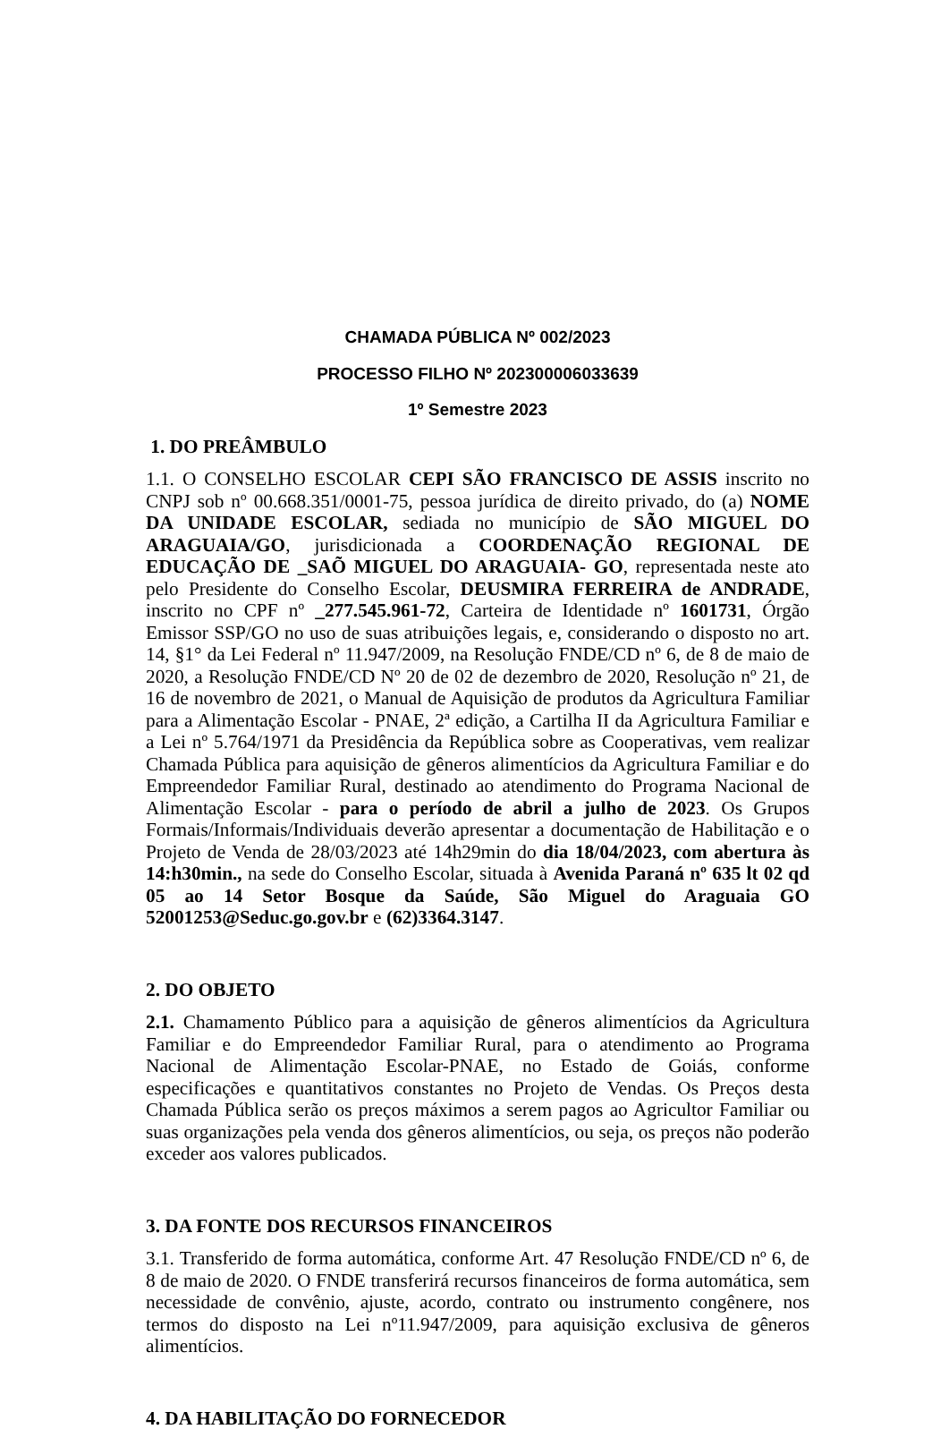CHAMADA PÚBLICA Nº 002/2023
PROCESSO FILHO Nº 202300006033639
1º Semestre 2023
1. DO PREÂMBULO
1.1. O CONSELHO ESCOLAR CEPI SÃO FRANCISCO DE ASSIS inscrito no CNPJ sob nº 00.668.351/0001-75, pessoa jurídica de direito privado, do (a) NOME DA UNIDADE ESCOLAR, sediada no município de SÃO MIGUEL DO ARAGUAIA/GO, jurisdicionada a COORDENAÇÃO REGIONAL DE EDUCAÇÃO DE _SAÕ MIGUEL DO ARAGUAIA- GO, representada neste ato pelo Presidente do Conselho Escolar, DEUSMIRA FERREIRA de ANDRADE, inscrito no CPF nº _277.545.961-72, Carteira de Identidade nº 1601731, Órgão Emissor SSP/GO no uso de suas atribuições legais, e, considerando o disposto no art. 14, §1° da Lei Federal nº 11.947/2009, na Resolução FNDE/CD nº 6, de 8 de maio de 2020, a Resolução FNDE/CD Nº 20 de 02 de dezembro de 2020, Resolução nº 21, de 16 de novembro de 2021, o Manual de Aquisição de produtos da Agricultura Familiar para a Alimentação Escolar - PNAE, 2ª edição, a Cartilha II da Agricultura Familiar e a Lei nº 5.764/1971 da Presidência da República sobre as Cooperativas, vem realizar Chamada Pública para aquisição de gêneros alimentícios da Agricultura Familiar e do Empreendedor Familiar Rural, destinado ao atendimento do Programa Nacional de Alimentação Escolar - para o período de abril a julho de 2023. Os Grupos Formais/Informais/Individuais deverão apresentar a documentação de Habilitação e o Projeto de Venda de 28/03/2023 até 14h29min do dia 18/04/2023, com abertura às 14:h30min., na sede do Conselho Escolar, situada à Avenida Paraná nº 635 lt 02 qd 05 ao 14 Setor Bosque da Saúde, São Miguel do Araguaia GO 52001253@Seduc.go.gov.br e (62)3364.3147.
2. DO OBJETO
2.1. Chamamento Público para a aquisição de gêneros alimentícios da Agricultura Familiar e do Empreendedor Familiar Rural, para o atendimento ao Programa Nacional de Alimentação Escolar-PNAE, no Estado de Goiás, conforme especificações e quantitativos constantes no Projeto de Vendas. Os Preços desta Chamada Pública serão os preços máximos a serem pagos ao Agricultor Familiar ou suas organizações pela venda dos gêneros alimentícios, ou seja, os preços não poderão exceder aos valores publicados.
3. DA FONTE DOS RECURSOS FINANCEIROS
3.1. Transferido de forma automática, conforme Art. 47 Resolução FNDE/CD nº 6, de 8 de maio de 2020. O FNDE transferirá recursos financeiros de forma automática, sem necessidade de convênio, ajuste, acordo, contrato ou instrumento congênere, nos termos do disposto na Lei nº11.947/2009, para aquisição exclusiva de gêneros alimentícios.
4. DA HABILITAÇÃO DO FORNECEDOR